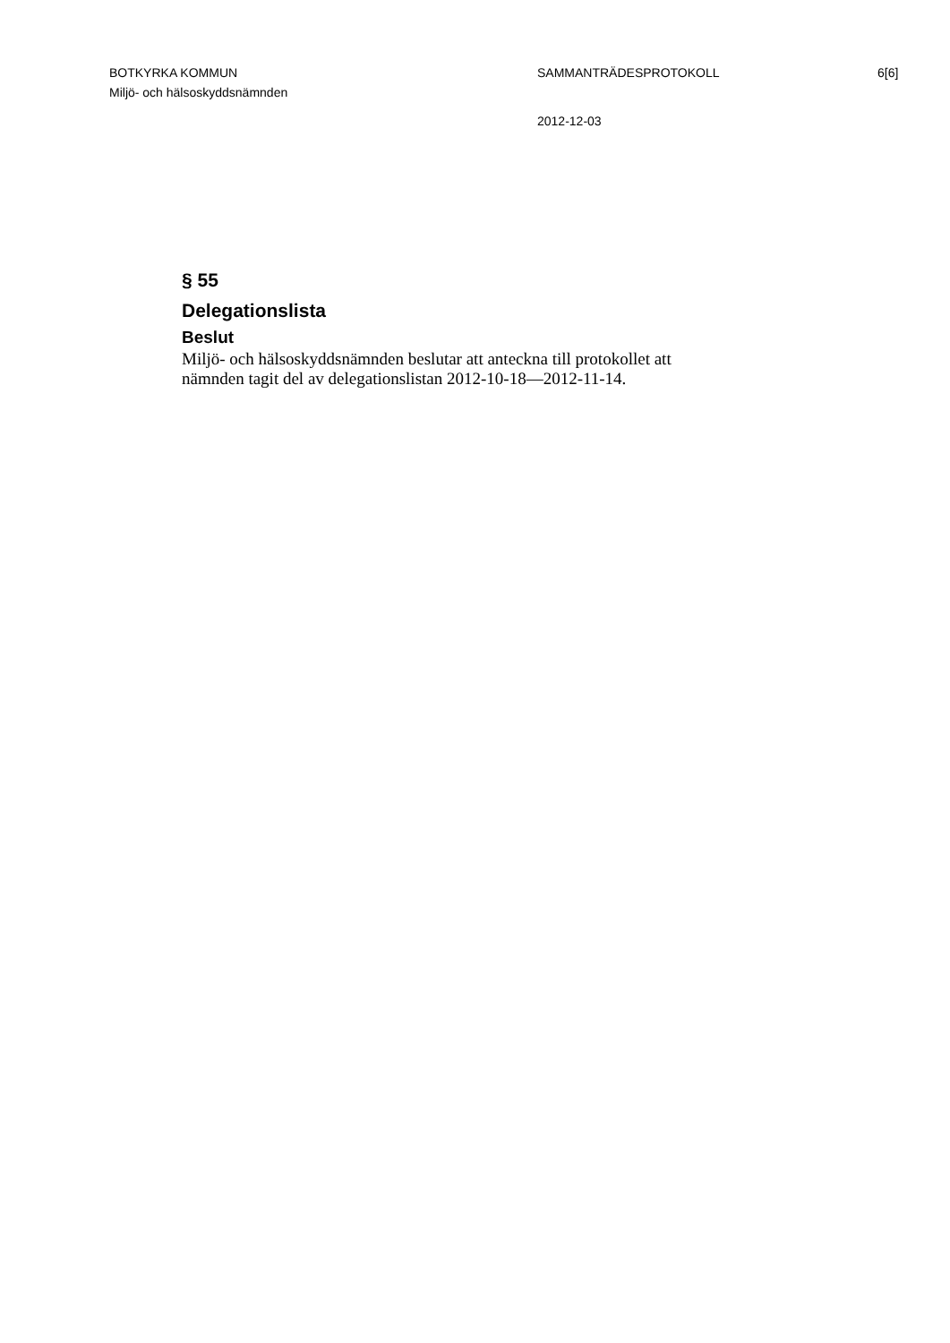BOTKYRKA KOMMUN
Miljö- och hälsoskyddsnämnden
SAMMANTRÄDESPROTOKOLL
2012-12-03
6[6]
§ 55
Delegationslista
Beslut
Miljö- och hälsoskyddsnämnden beslutar att anteckna till protokollet att
nämnden tagit del av delegationslistan 2012-10-18—2012-11-14.